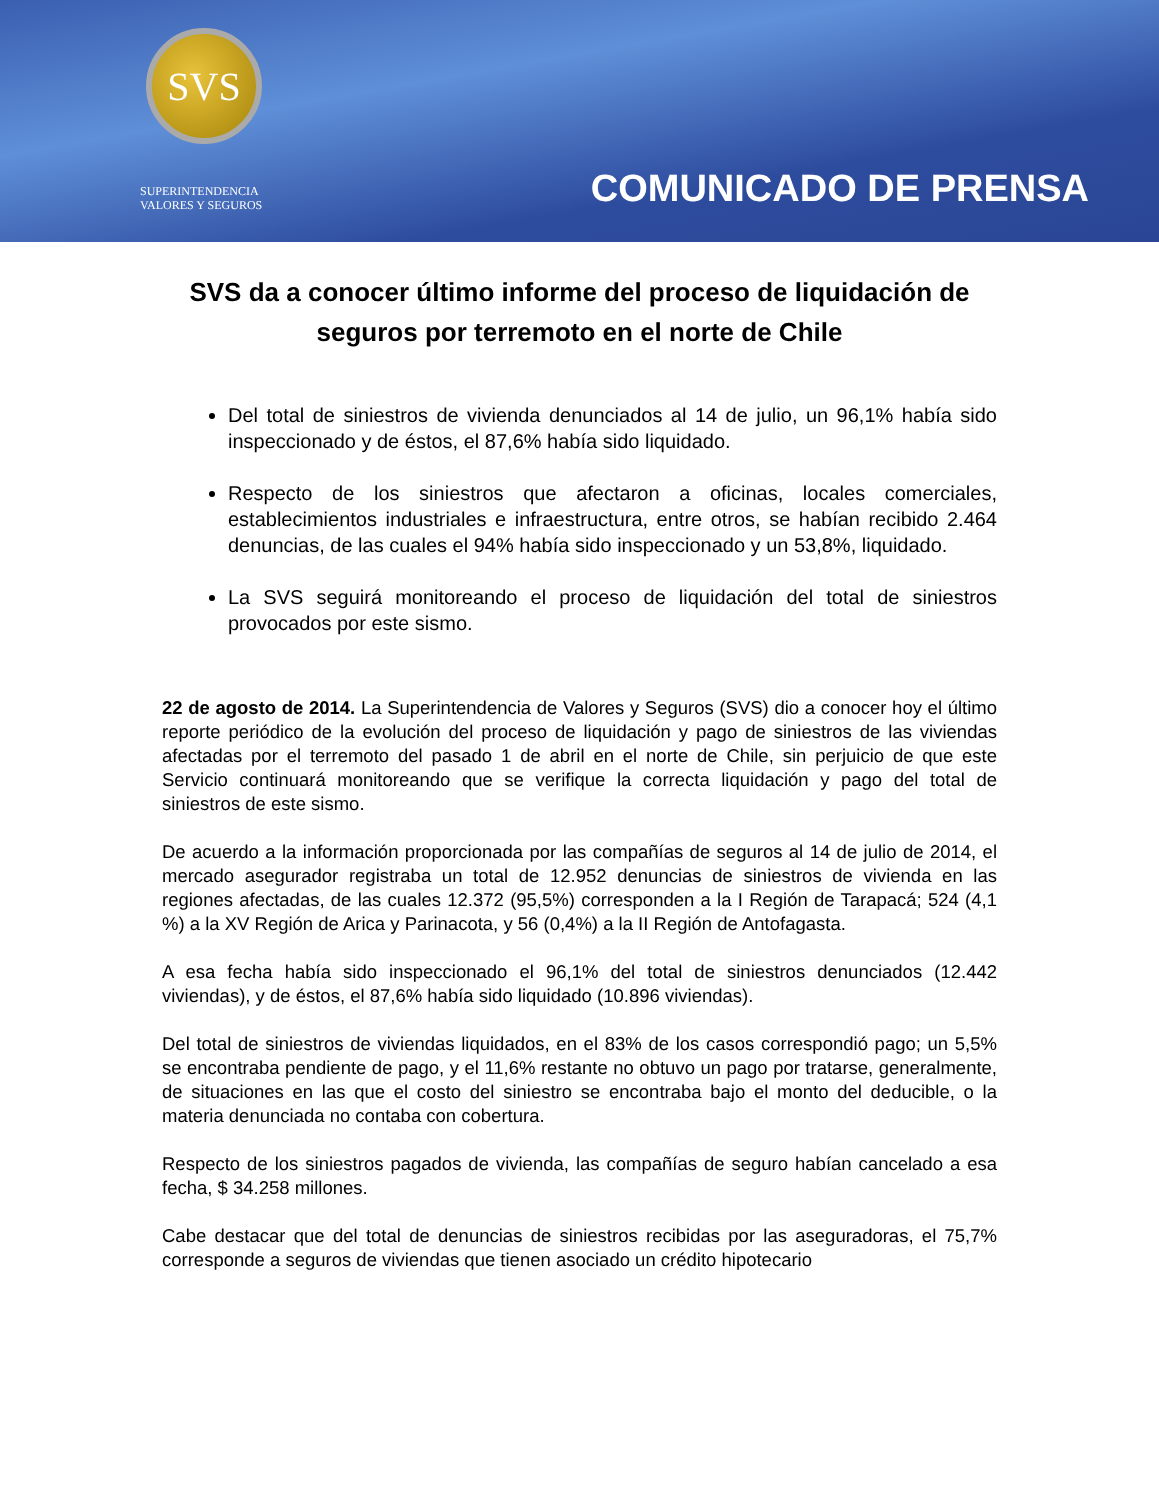SVS
SUPERINTENDENCIA
VALORES Y SEGUROS
COMUNICADO DE PRENSA
SVS da a conocer último informe del proceso de liquidación de seguros por terremoto en el norte de Chile
Del total de siniestros de vivienda denunciados al 14 de julio, un 96,1% había sido inspeccionado y de éstos, el 87,6% había sido liquidado.
Respecto de los siniestros que afectaron a oficinas, locales comerciales, establecimientos industriales e infraestructura, entre otros, se habían recibido 2.464 denuncias, de las cuales el 94% había sido inspeccionado y un 53,8%, liquidado.
La SVS seguirá monitoreando el proceso de liquidación del total de siniestros provocados por este sismo.
22 de agosto de 2014. La Superintendencia de Valores y Seguros (SVS) dio a conocer hoy el último reporte periódico de la evolución del proceso de liquidación y pago de siniestros de las viviendas afectadas por el terremoto del pasado 1 de abril en el norte de Chile, sin perjuicio de que este Servicio continuará monitoreando que se verifique la correcta liquidación y pago del total de siniestros de este sismo.
De acuerdo a la información proporcionada por las compañías de seguros al 14 de julio de 2014, el mercado asegurador registraba un total de 12.952 denuncias de siniestros de vivienda en las regiones afectadas, de las cuales 12.372 (95,5%) corresponden a la I Región de Tarapacá; 524 (4,1 %) a la XV Región de Arica y Parinacota, y 56 (0,4%) a la II Región de Antofagasta.
A esa fecha había sido inspeccionado el 96,1% del total de siniestros denunciados (12.442 viviendas), y de éstos, el 87,6% había sido liquidado (10.896 viviendas).
Del total de siniestros de viviendas liquidados, en el 83% de los casos correspondió pago; un 5,5% se encontraba pendiente de pago, y el 11,6% restante no obtuvo un pago por tratarse, generalmente, de situaciones en las que el costo del siniestro se encontraba bajo el monto del deducible, o la materia denunciada no contaba con cobertura.
Respecto de los siniestros pagados de vivienda, las compañías de seguro habían cancelado a esa fecha, $ 34.258 millones.
Cabe destacar que del total de denuncias de siniestros recibidas por las aseguradoras, el 75,7% corresponde a seguros de viviendas que tienen asociado un crédito hipotecario